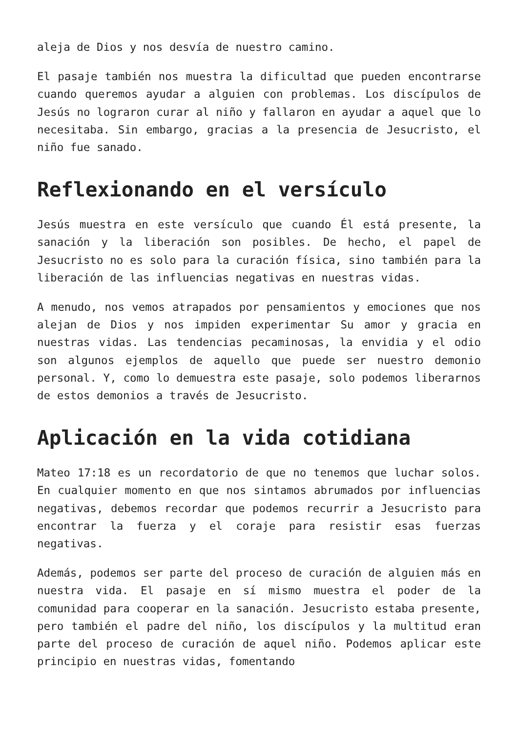aleja de Dios y nos desvía de nuestro camino.
El pasaje también nos muestra la dificultad que pueden encontrarse cuando queremos ayudar a alguien con problemas. Los discípulos de Jesús no lograron curar al niño y fallaron en ayudar a aquel que lo necesitaba. Sin embargo, gracias a la presencia de Jesucristo, el niño fue sanado.
Reflexionando en el versículo
Jesús muestra en este versículo que cuando Él está presente, la sanación y la liberación son posibles. De hecho, el papel de Jesucristo no es solo para la curación física, sino también para la liberación de las influencias negativas en nuestras vidas.
A menudo, nos vemos atrapados por pensamientos y emociones que nos alejan de Dios y nos impiden experimentar Su amor y gracia en nuestras vidas. Las tendencias pecaminosas, la envidia y el odio son algunos ejemplos de aquello que puede ser nuestro demonio personal. Y, como lo demuestra este pasaje, solo podemos liberarnos de estos demonios a través de Jesucristo.
Aplicación en la vida cotidiana
Mateo 17:18 es un recordatorio de que no tenemos que luchar solos. En cualquier momento en que nos sintamos abrumados por influencias negativas, debemos recordar que podemos recurrir a Jesucristo para encontrar la fuerza y el coraje para resistir esas fuerzas negativas.
Además, podemos ser parte del proceso de curación de alguien más en nuestra vida. El pasaje en sí mismo muestra el poder de la comunidad para cooperar en la sanación. Jesucristo estaba presente, pero también el padre del niño, los discípulos y la multitud eran parte del proceso de curación de aquel niño. Podemos aplicar este principio en nuestras vidas, fomentando